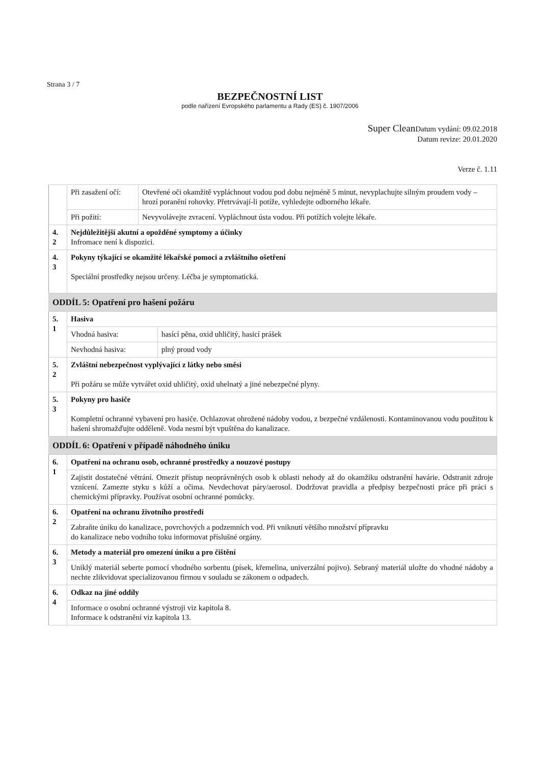Strana 3 / 7
BEZPEČNOSTNÍ LIST
podle nařízení Evropského parlamentu a Rady (ES) č. 1907/2006
Super Clean Datum vydání: 09.02.2018
Datum revize: 20.01.2020
Verze č. 1.11
| | Při zasažení očí: | Otevřené oči okamžitě vypláchnout vodou pod dobu nejméně 5 minut, nevyplachujte silným proudem vody – hrozí poranění rohovky. Přetrvávají-li potíže, vyhledejte odborného lékaře. | |
| | Při požití: | Nevyvolávejte zvracení. Vypláchnout ústa vodou. Při potížích volejte lékaře. | |
| 4. 2 | Nejdůležitější akutní a opožděné symptomy a účinky Infromace není k dispozici. | | |
| 4. 3 | Pokyny týkající se okamžité lékařské pomoci a zvláštního ošetření Speciální prostředky nejsou určeny. Léčba je symptomatická. | | |
| ODDÍL 5: Opatření pro hašení požáru | | | |
| 5. 1 | Hasiva | | |
| | Vhodná hasiva: | | hasící pěna, oxid uhličitý, hasicí prášek |
| | Nevhodná hasiva: | | plný proud vody |
| 5. 2 | Zvláštní nebezpečnost vyplývající z látky nebo směsi Při požáru se může vytvářet oxid uhličitý, oxid uhelnatý a jiné nebezpečné plyny. | | |
| 5. 3 | Pokyny pro hasiče Kompletní ochranné vybavení pro hasiče. Ochlazovat ohrožené nádoby vodou, z bezpečné vzdálenosti. Kontaminovanou vodu použitou k hašení shromažďujte odděleně. Voda nesmí být vpuštěna do kanalizace. | | |
| ODDÍL 6: Opatření v případě náhodného úniku | | | |
| 6. 1 | Opatření na ochranu osob, ochranné prostředky a nouzové postupy | | |
| | Zajistit dostatečné větrání. Omezit přístup neoprávněných osob k oblasti nehody až do okamžiku odstranění havárie. Odstranit zdroje vznícení. Zamezte styku s kůží a očima. Nevdechovat páry/aerosol. Dodržovat pravidla a předpisy bezpečnosti práce při práci s chemickými přípravky. Používat osobní ochranné pomůcky. | | |
| 6. 2 | Opatření na ochranu životního prostředí | | |
| | Zabraňte úniku do kanalizace, povrchových a podzemních vod. Při vniknutí většího množství přípravku do kanalizace nebo vodního toku informovat příslušné orgány. | | |
| 6. 3 | Metody a materiál pro omezení úniku a pro čištění | | |
| | Uniklý materiál seberte pomocí vhodného sorbentu (písek, křemelina, univerzální pojivo). Sebraný materiál uložte do vhodné nádoby a nechte zlikvidovat specializovanou firmou v souladu se zákonem o odpadech. | | |
| 6. 4 | Odkaz na jiné oddíly | | |
| | Informace o osobní ochranné výstroji viz kapitola 8. Informace k odstranění viz kapitola 13. | | |